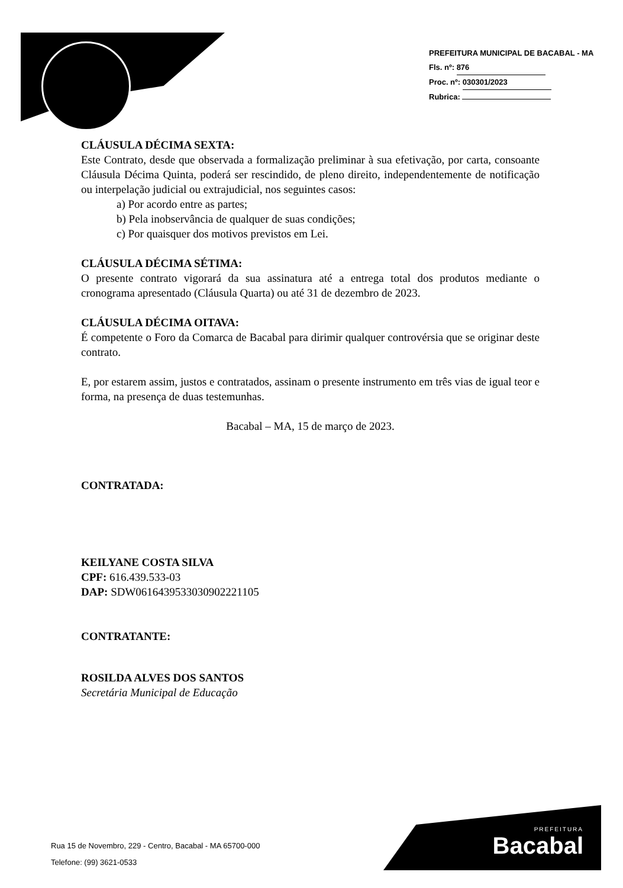PREFEITURA MUNICIPAL DE BACABAL - MA
Fls. nº: 876
Proc. nº: 030301/2023
Rubrica:
CLÁUSULA DÉCIMA SEXTA:
Este Contrato, desde que observada a formalização preliminar à sua efetivação, por carta, consoante Cláusula Décima Quinta, poderá ser rescindido, de pleno direito, independentemente de notificação ou interpelação judicial ou extrajudicial, nos seguintes casos:
a) Por acordo entre as partes;
b) Pela inobservância de qualquer de suas condições;
c) Por quaisquer dos motivos previstos em Lei.
CLÁUSULA DÉCIMA SÉTIMA:
O presente contrato vigorará da sua assinatura até a entrega total dos produtos mediante o cronograma apresentado (Cláusula Quarta) ou até 31 de dezembro de 2023.
CLÁUSULA DÉCIMA OITAVA:
É competente o Foro da Comarca de Bacabal para dirimir qualquer controvérsia que se originar deste contrato.
E, por estarem assim, justos e contratados, assinam o presente instrumento em três vias de igual teor e forma, na presença de duas testemunhas.
Bacabal – MA, 15 de março de 2023.
CONTRATADA:
KEILYANE COSTA SILVA
CPF: 616.439.533-03
DAP: SDW0616439533030902221105
CONTRATANTE:
ROSILDA ALVES DOS SANTOS
Secretária Municipal de Educação
Rua 15 de Novembro, 229 - Centro, Bacabal - MA 65700-000
Telefone: (99) 3621-0533
PREFEITURA
Bacabal